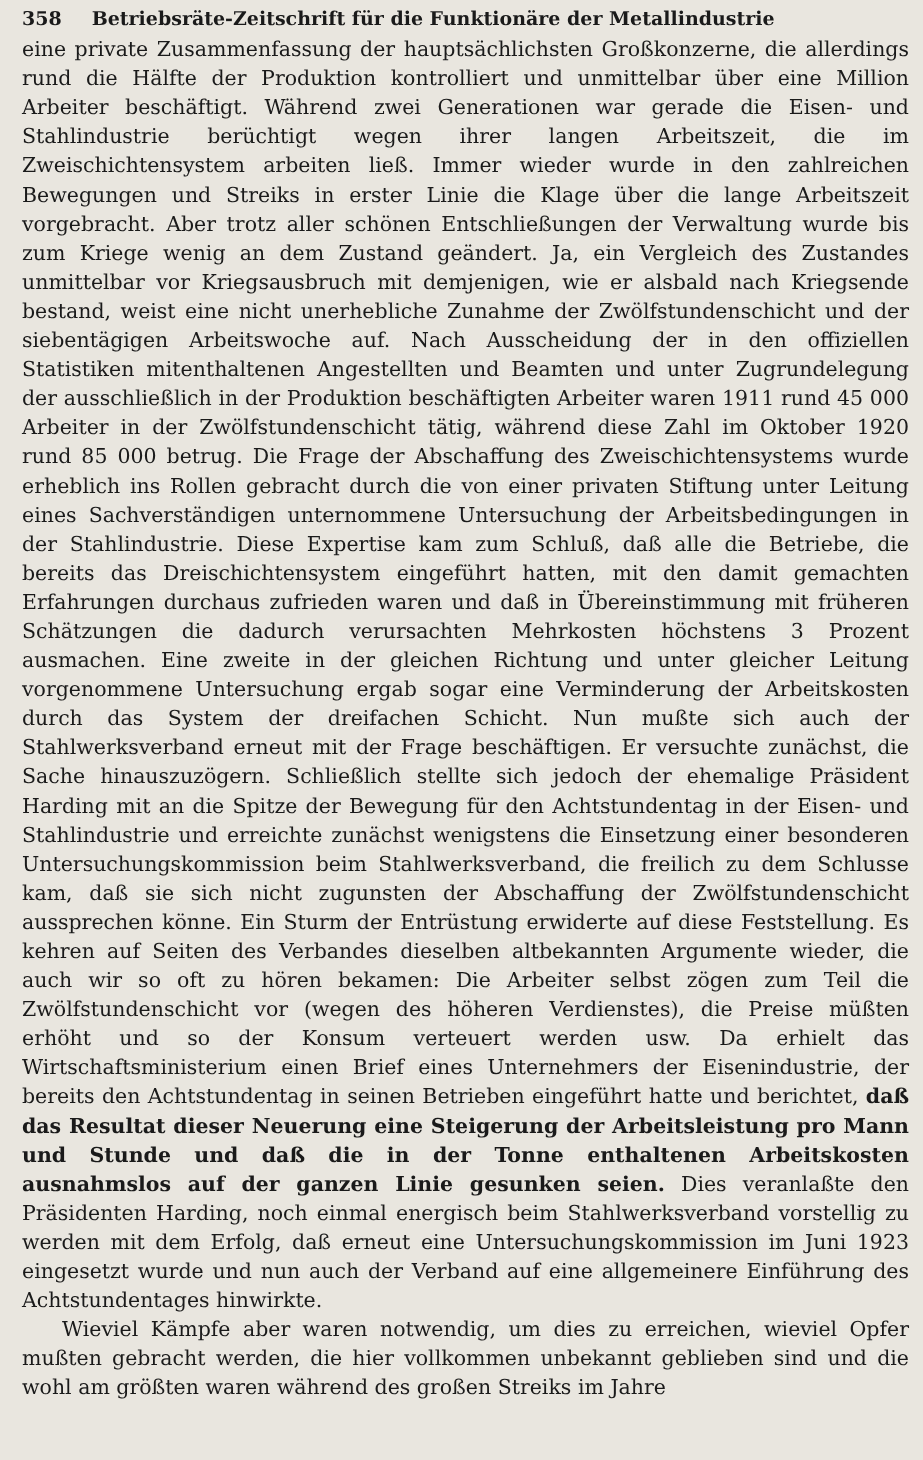358 Betriebsräte-Zeitschrift für die Funktionäre der Metallindustrie
eine private Zusammenfassung der hauptsächlichsten Großkonzerne, die allerdings rund die Hälfte der Produktion kontrolliert und unmittelbar über eine Million Arbeiter beschäftigt. Während zwei Generationen war gerade die Eisen- und Stahlindustrie berüchtigt wegen ihrer langen Arbeitszeit, die im Zweischichtensystem arbeiten ließ. Immer wieder wurde in den zahlreichen Bewegungen und Streiks in erster Linie die Klage über die lange Arbeitszeit vorgebracht. Aber trotz aller schönen Entschließungen der Verwaltung wurde bis zum Kriege wenig an dem Zustand geändert. Ja, ein Vergleich des Zustandes unmittelbar vor Kriegsausbruch mit demjenigen, wie er alsbald nach Kriegsende bestand, weist eine nicht unerhebliche Zunahme der Zwölfstundenschicht und der siebentägigen Arbeitswoche auf. Nach Ausscheidung der in den offiziellen Statistiken mitenthaltenen Angestellten und Beamten und unter Zugrundelegung der ausschließlich in der Produktion beschäftigten Arbeiter waren 1911 rund 45 000 Arbeiter in der Zwölfstundenschicht tätig, während diese Zahl im Oktober 1920 rund 85 000 betrug. Die Frage der Abschaffung des Zweischichtensystems wurde erheblich ins Rollen gebracht durch die von einer privaten Stiftung unter Leitung eines Sachverständigen unternommene Untersuchung der Arbeitsbedingungen in der Stahlindustrie. Diese Expertise kam zum Schluß, daß alle die Betriebe, die bereits das Dreischichtensystem eingeführt hatten, mit den damit gemachten Erfahrungen durchaus zufrieden waren und daß in Übereinstimmung mit früheren Schätzungen die dadurch verursachten Mehrkosten höchstens 3 Prozent ausmachen. Eine zweite in der gleichen Richtung und unter gleicher Leitung vorgenommene Untersuchung ergab sogar eine Verminderung der Arbeitskosten durch das System der dreifachen Schicht. Nun mußte sich auch der Stahlwerksverband erneut mit der Frage beschäftigen. Er versuchte zunächst, die Sache hinauszuzögern. Schließlich stellte sich jedoch der ehemalige Präsident Harding mit an die Spitze der Bewegung für den Achtstundentag in der Eisen- und Stahlindustrie und erreichte zunächst wenigstens die Einsetzung einer besonderen Untersuchungskommission beim Stahlwerksverband, die freilich zu dem Schlusse kam, daß sie sich nicht zugunsten der Abschaffung der Zwölfstundenschicht aussprechen könne. Ein Sturm der Entrüstung erwiderte auf diese Feststellung. Es kehren auf Seiten des Verbandes dieselben altbekannten Argumente wieder, die auch wir so oft zu hören bekamen: Die Arbeiter selbst zögen zum Teil die Zwölfstundenschicht vor (wegen des höheren Verdienstes), die Preise müßten erhöht und so der Konsum verteuert werden usw. Da erhielt das Wirtschaftsministerium einen Brief eines Unternehmers der Eisenindustrie, der bereits den Achtstundentag in seinen Betrieben eingeführt hatte und berichtet, daß das Resultat dieser Neuerung eine Steigerung der Arbeitsleistung pro Mann und Stunde und daß die in der Tonne enthaltenen Arbeitskosten ausnahmslos auf der ganzen Linie gesunken seien. Dies veranlaßte den Präsidenten Harding, noch einmal energisch beim Stahlwerksverband vorstellig zu werden mit dem Erfolg, daß erneut eine Untersuchungskommission im Juni 1923 eingesetzt wurde und nun auch der Verband auf eine allgemeinere Einführung des Achtstundentages hinwirkte.
Wieviel Kämpfe aber waren notwendig, um dies zu erreichen, wieviel Opfer mußten gebracht werden, die hier vollkommen unbekannt geblieben sind und die wohl am größten waren während des großen Streiks im Jahre